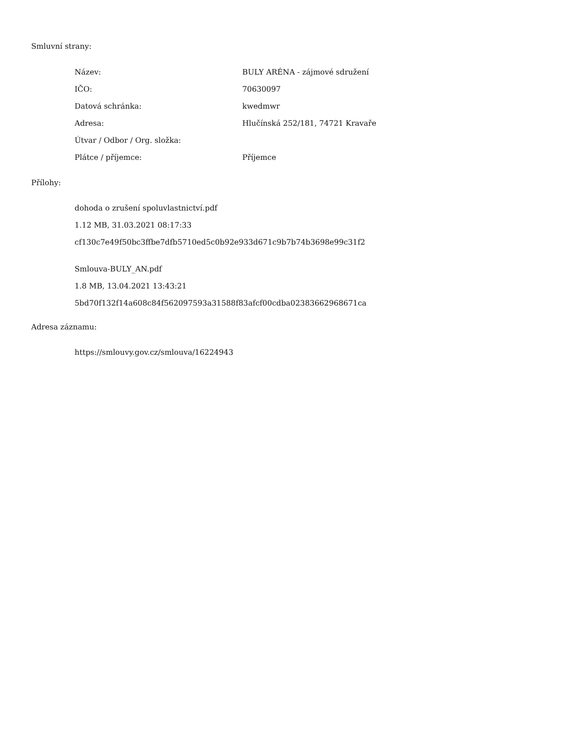Smluvní strany:
| Název: | BULY ARÉNA - zájmové sdružení |
| IČO: | 70630097 |
| Datová schránka: | kwedmwr |
| Adresa: | Hlučínská 252/181, 74721 Kravaře |
| Útvar / Odbor / Org. složka: | |
| Plátce / příjemce: | Příjemce |
Přílohy:
dohoda o zrušení spoluvlastnictví.pdf
1.12 MB, 31.03.2021 08:17:33
cf130c7e49f50bc3ffbe7dfb5710ed5c0b92e933d671c9b7b74b3698e99c31f2
Smlouva-BULY_AN.pdf
1.8 MB, 13.04.2021 13:43:21
5bd70f132f14a608c84f562097593a31588f83afcf00cdba02383662968671ca
Adresa záznamu:
https://smlouvy.gov.cz/smlouva/16224943